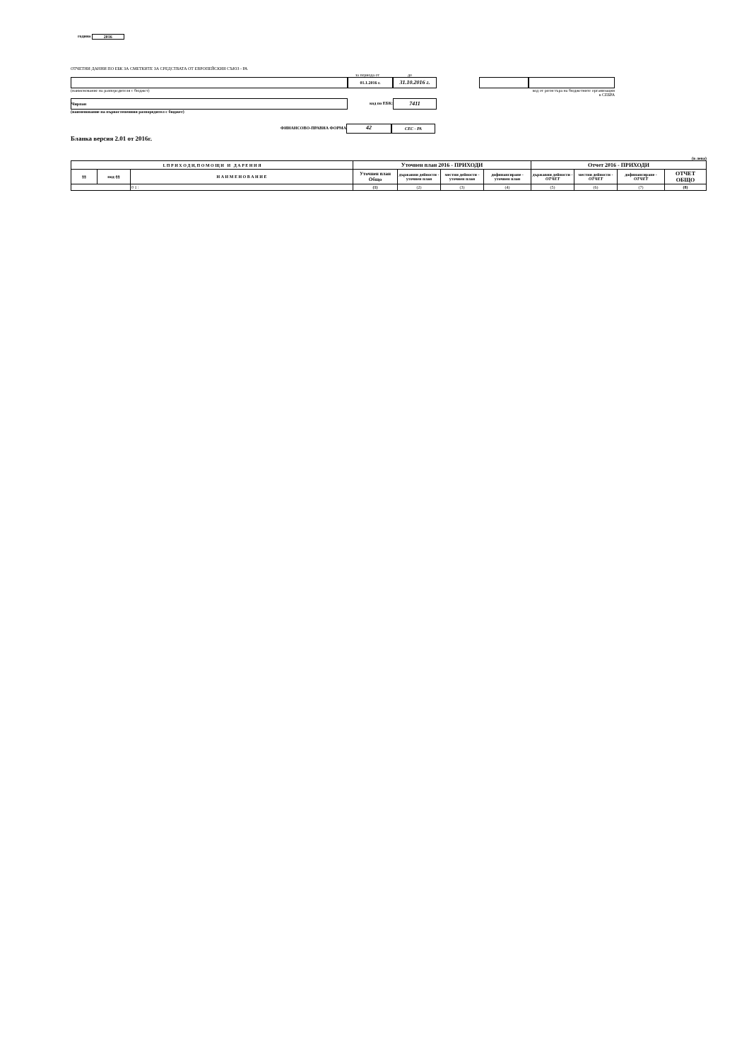година 2016
ОТЧЕТНИ ДАННИ ПО ЕБК ЗА СМЕТКИТЕ ЗА СРЕДСТВАТА ОТ ЕВРОПЕЙСКИЯ СЪЮЗ - РА
за периода от до
01.1.2016 г.
31.10.2016 г.
(наименование на разпоредителя с бюджет) код от регистъра на бюджетните организации в СЕБРА
Чирпан
код по ЕБК:
7411
(наименование на първостепенния разпоредител с бюджет)
ФИНАНСОВО-ПРАВНА ФОРМА
42
СЕС - РА
Бланка версия 2.01 от 2016г.
(в лева)
| I. П Р И Х О Д И, П О М О Щ И И Д А Р Е Н И Я | | | Уточнен план 2016 - ПРИХОДИ | | | | Отчет 2016 - ПРИХОДИ | | | |
| --- | --- | --- | --- | --- | --- | --- | --- | --- | --- | --- |
| §§ | под-§§ | Н А И М Е Н О В А Н И Е | Уточнен план Общо | държавни дейности - уточнен план | местни дейности - уточнен план | дофинансиране - уточнен план | държавни дейности - ОТЧЕТ | местни дейности - ОТЧЕТ | дофинансиране - ОТЧЕТ | ОТЧЕТ ОБЩО |
| | | 0 1 : | (1) | (2) | (3) | (4) | (5) | (6) | (7) | (8) |